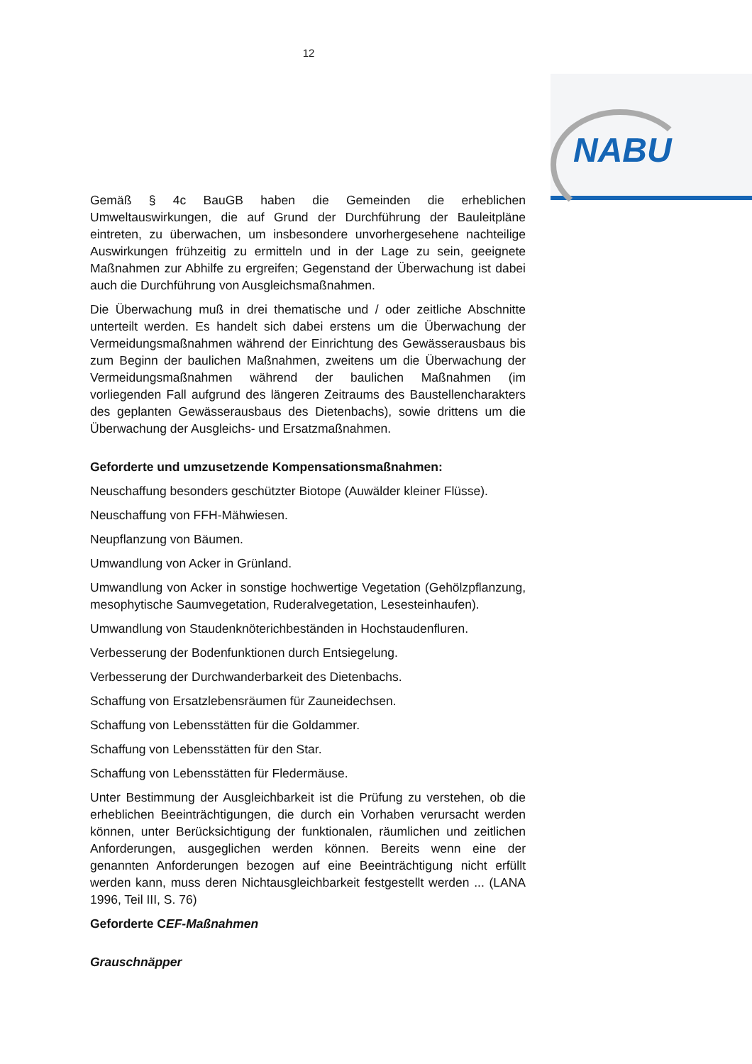12
NABU
Gemäß § 4c BauGB haben die Gemeinden die erheblichen Umweltauswirkungen, die auf Grund der Durchführung der Bauleitpläne eintreten, zu überwachen, um insbesondere unvorhergesehene nachteilige Auswirkungen frühzeitig zu ermitteln und in der Lage zu sein, geeignete Maßnahmen zur Abhilfe zu ergreifen; Gegenstand der Überwachung ist dabei auch die Durchführung von Ausgleichsmaßnahmen.
Die Überwachung muß in drei thematische und / oder zeitliche Abschnitte unterteilt werden. Es handelt sich dabei erstens um die Überwachung der Vermeidungsmaßnahmen während der Einrichtung des Gewässerausbaus bis zum Beginn der baulichen Maßnahmen, zweitens um die Überwachung der Vermeidungsmaßnahmen während der baulichen Maßnahmen (im vorliegenden Fall aufgrund des längeren Zeitraums des Baustellencharakters des geplanten Gewässerausbaus des Dietenbachs), sowie drittens um die Überwachung der Ausgleichs- und Ersatzmaßnahmen.
Geforderte und umzusetzende Kompensationsmaßnahmen:
Neuschaffung besonders geschützter Biotope (Auwälder kleiner Flüsse).
Neuschaffung von FFH-Mähwiesen.
Neupflanzung von Bäumen.
Umwandlung von Acker in Grünland.
Umwandlung von Acker in sonstige hochwertige Vegetation (Gehölzpflanzung, mesophytische Saumvegetation, Ruderalvegetation, Lesesteinhaufen).
Umwandlung von Staudenknöterichbeständen in Hochstaudenfluren.
Verbesserung der Bodenfunktionen durch Entsiegelung.
Verbesserung der Durchwanderbarkeit des Dietenbachs.
Schaffung von Ersatzlebensräumen für Zauneidechsen.
Schaffung von Lebensstätten für die Goldammer.
Schaffung von Lebensstätten für den Star.
Schaffung von Lebensstätten für Fledermäuse.
Unter Bestimmung der Ausgleichbarkeit ist die Prüfung zu verstehen, ob die erheblichen Beeinträchtigungen, die durch ein Vorhaben verursacht werden können, unter Berücksichtigung der funktionalen, räumlichen und zeitlichen Anforderungen, ausgeglichen werden können. Bereits wenn eine der genannten Anforderungen bezogen auf eine Beeinträchtigung nicht erfüllt werden kann, muss deren Nichtausgleichbarkeit festgestellt werden ... (LANA 1996, Teil III, S. 76)
Geforderte CEF-Maßnahmen
Grauschnäpper